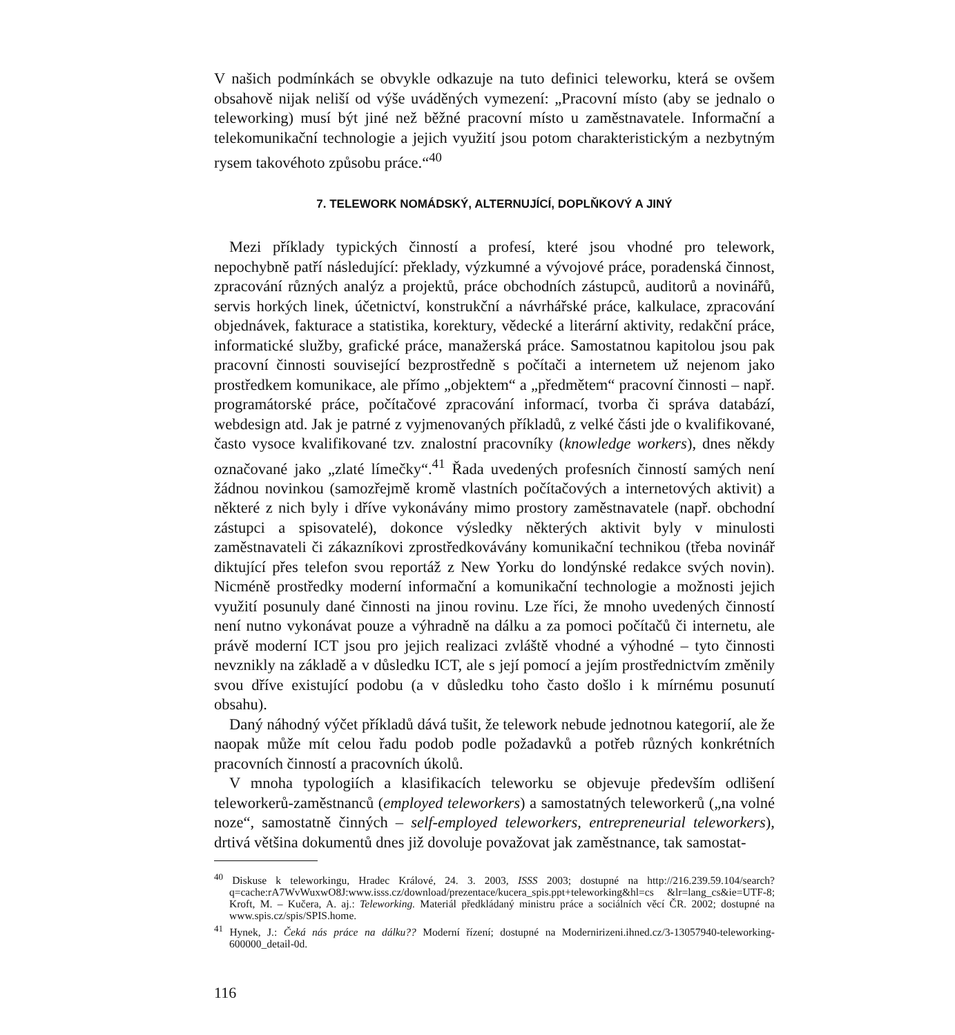V našich podmínkách se obvykle odkazuje na tuto definici teleworku, která se ovšem obsahově nijak neliší od výše uváděných vymezení: „Pracovní místo (aby se jednalo o teleworking) musí být jiné než běžné pracovní místo u zaměstnavatele. Informační a telekomunikační technologie a jejich využití jsou potom charakteristickým a nezbytným rysem takovéhoto způsobu práce.“<sup>40</sup>
7. TELEWORK NOMÁDSKÝ, ALTERNUJÍCÍ, DOPLŇKOVÝ A JINÝ
Mezi příklady typických činností a profesí, které jsou vhodné pro telework, nepochybně patří následující: překlady, výzkumné a vývojové práce, poradenská činnost, zpracování různých analýz a projektů, práce obchodních zástupců, auditorů a novinářů, servis horkých linek, účetnictví, konstrukční a návrhářské práce, kalkulace, zpracování objednávek, fakturace a statistika, korektury, vědecké a literární aktivity, redakční práce, informatické služby, grafické práce, manažerská práce. Samostatnou kapitolou jsou pak pracovní činnosti související bezprostředně s počítači a internetem už nejenom jako prostředkem komunikace, ale přímo „objektem“ a „předmětem“ pracovní činnosti – např. programátorské práce, počítačové zpracování informací, tvorba či správa databází, webdesign atd. Jak je patrné z vyjmenovaných příkladů, z velké části jde o kvalifikované, často vysoce kvalifikované tzv. znalostní pracovníky (knowledge workers), dnes někdy označované jako „zlaté límečky“.<sup>41</sup> Řada uvedených profesních činností samých není žádnou novinkou (samozřejmě kromě vlastních počítačových a internetových aktivit) a některé z nich byly i dříve vykonávány mimo prostory zaměstnavatele (např. obchodní zástupci a spisovatelé), dokonce výsledky některých aktivit byly v minulosti zaměstnavateli či zákazníkovi zprostředkovávány komunikační technikou (třeba novinář diktující přes telefon svou reportáž z New Yorku do londýnské redakce svých novin). Nicméně prostředky moderní informační a komunikační technologie a možnosti jejich využití posunuly dané činnosti na jinou rovinu. Lze říci, že mnoho uvedených činností není nutno vykonávat pouze a výhradně na dálku a za pomoci počítačů či internetu, ale právě moderní ICT jsou pro jejich realizaci zvláště vhodné a výhodné – tyto činnosti nevznikly na základě a v důsledku ICT, ale s její pomocí a jejím prostřednictvím změnily svou dříve existující podobu (a v důsledku toho často došlo i k mírnému posunutí obsahu).
Daný náhodný výčet příkladů dává tušit, že telework nebude jednotnou kategorií, ale že naopak může mít celou řadu podob podle požadavků a potřeb různých konkrétních pracovních činností a pracovních úkolů.
V mnoha typologiích a klasifikacích teleworku se objevuje především odlišení teleworkerů-zaměstnanců (employed teleworkers) a samostatných teleworkerů („na volné noze“, samostatně činných – self-employed teleworkers, entrepreneurial teleworkers), drtivá většina dokumentů dnes již dovoluje považovat jak zaměstnance, tak samostat-
<sup>40</sup> Diskuse k teleworkingu, Hradec Králové, 24. 3. 2003, ISSS 2003; dostupné na http://216.239.59.104/search?q=cache:rA7WvWuxwO8J:www.isss.cz/download/prezentace/kucera_spis.ppt+teleworking&hl=cs &lr=lang_cs&ie=UTF-8; Kroft, M. – Kučera, A. aj.: Teleworking. Materiál předkládaný ministru práce a sociálních věcí ČR. 2002; dostupné na www.spis.cz/spis/SPIS.home.
<sup>41</sup> Hynek, J.: Čeká nás práce na dálku?? Moderní řízení; dostupné na Modernirizeni.ihned.cz/3-13057940-teleworking-600000_detail-0d.
116